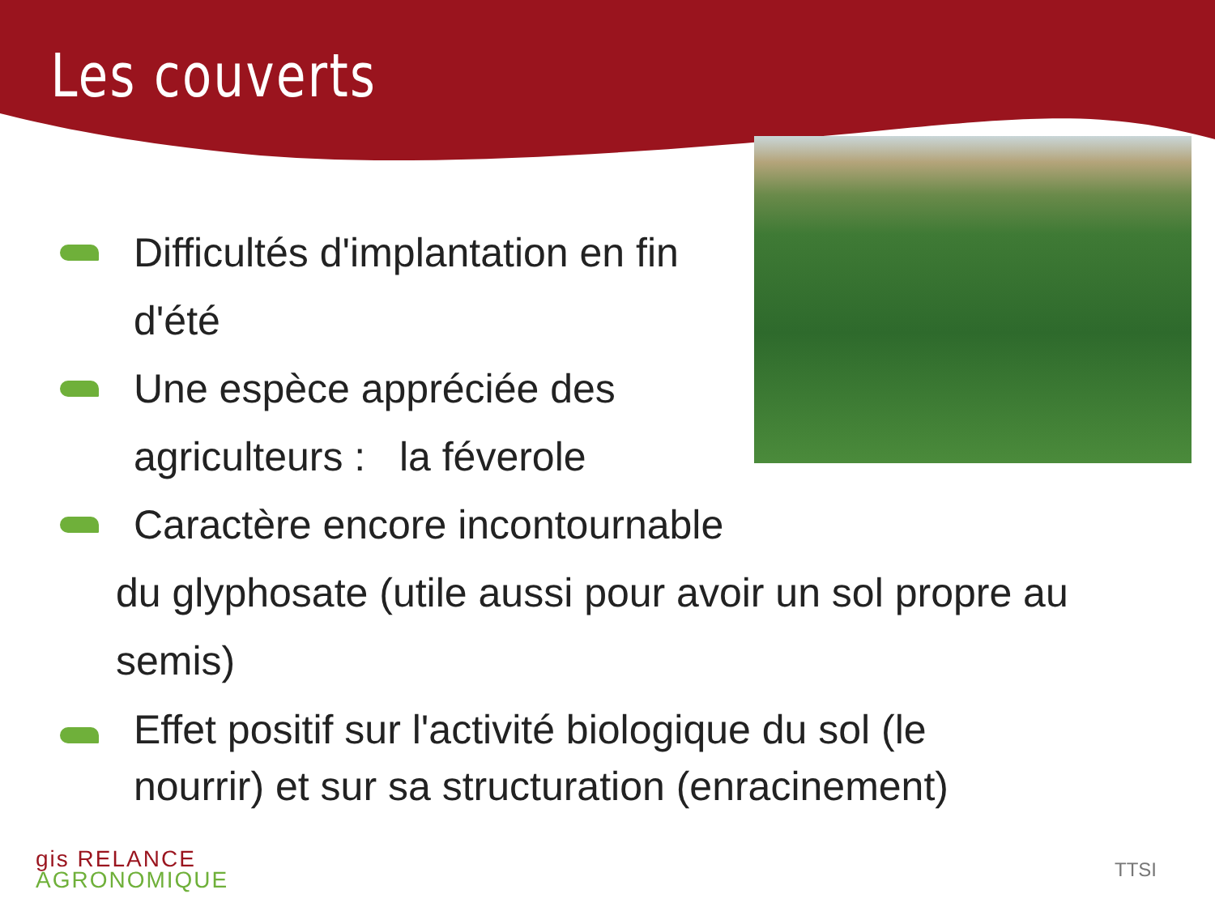Les couverts
Difficultés d'implantation en fin d'été
Une espèce appréciée des agriculteurs : la féverole
Caractère encore incontournable
du glyphosate (utile aussi pour avoir un sol propre au semis)
Effet positif sur l'activité biologique du sol (le nourrir) et sur sa structuration (enracinement)
gis RELANCE
AGRONOMIQUE
TTSI